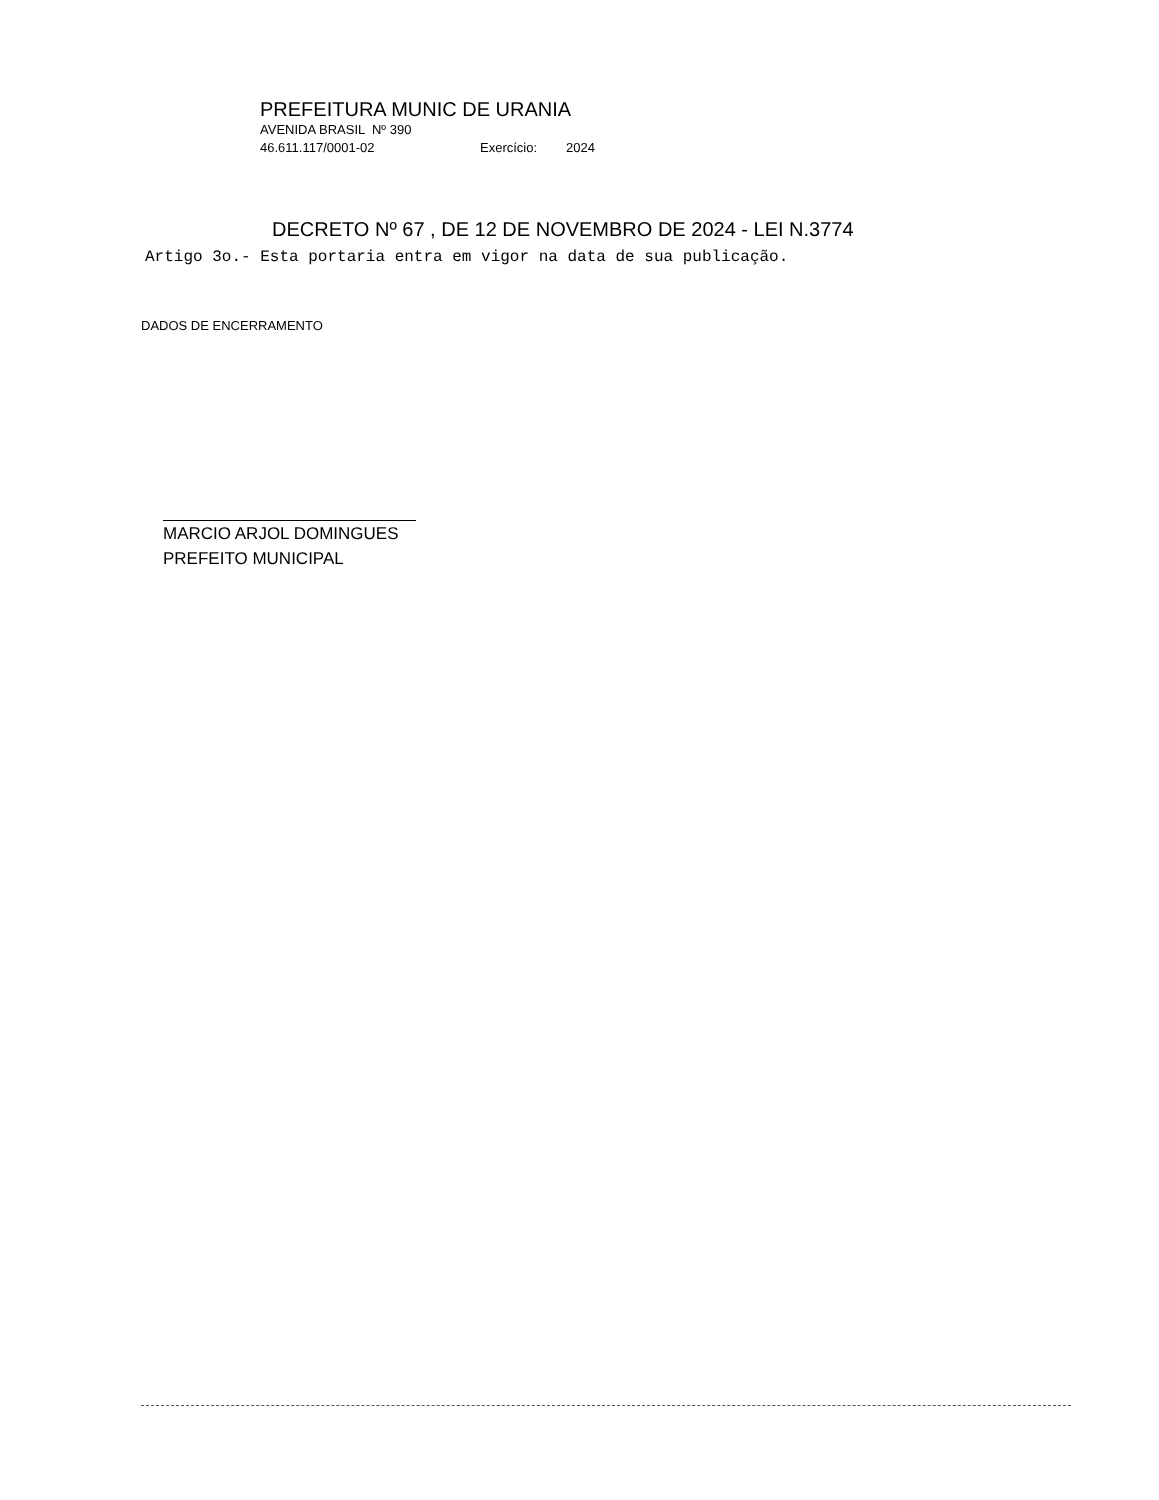PREFEITURA MUNIC DE URANIA
AVENIDA BRASIL Nº 390
46.611.117/0001-02 Exercício: 2024
DECRETO Nº 67 , DE 12 DE NOVEMBRO DE 2024 - LEI N.3774
Artigo 3o.- Esta portaria entra em vigor na data de sua publicação.
DADOS DE ENCERRAMENTO
MARCIO ARJOL DOMINGUES
PREFEITO MUNICIPAL